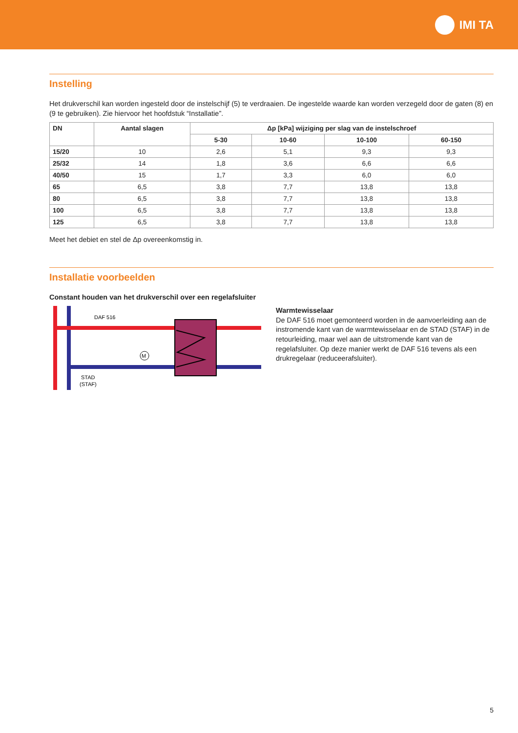IMI TA
Instelling
Het drukverschil kan worden ingesteld door de instelschijf (5) te verdraaien. De ingestelde waarde kan worden verzegeld door de gaten (8) en (9 te gebruiken). Zie hiervoor het hoofdstuk “Installatie”.
| DN | Aantal slagen | Δp [kPa] wijziging per slag van de instelschroef | | | |
| --- | --- | --- | --- | --- | --- |
| | | 5-30 | 10-60 | 10-100 | 60-150 |
| 15/20 | 10 | 2,6 | 5,1 | 9,3 | 9,3 |
| 25/32 | 14 | 1,8 | 3,6 | 6,6 | 6,6 |
| 40/50 | 15 | 1,7 | 3,3 | 6,0 | 6,0 |
| 65 | 6,5 | 3,8 | 7,7 | 13,8 | 13,8 |
| 80 | 6,5 | 3,8 | 7,7 | 13,8 | 13,8 |
| 100 | 6,5 | 3,8 | 7,7 | 13,8 | 13,8 |
| 125 | 6,5 | 3,8 | 7,7 | 13,8 | 13,8 |
Meet het debiet en stel de Δp overeenkomstig in.
Installatie voorbeelden
Constant houden van het drukverschil over een regelafsluiter
DAF 516
STAD
(STAF)
M
Warmtewisselaar
De DAF 516 moet gemonteerd worden in de aanvoerleiding aan de instromende kant van de warmtewisselaar en de STAD (STAF) in de retourleiding, maar wel aan de uitstromende kant van de regelafsluiter. Op deze manier werkt de DAF 516 tevens als een drukregelaar (reduceerafsluiter).
5